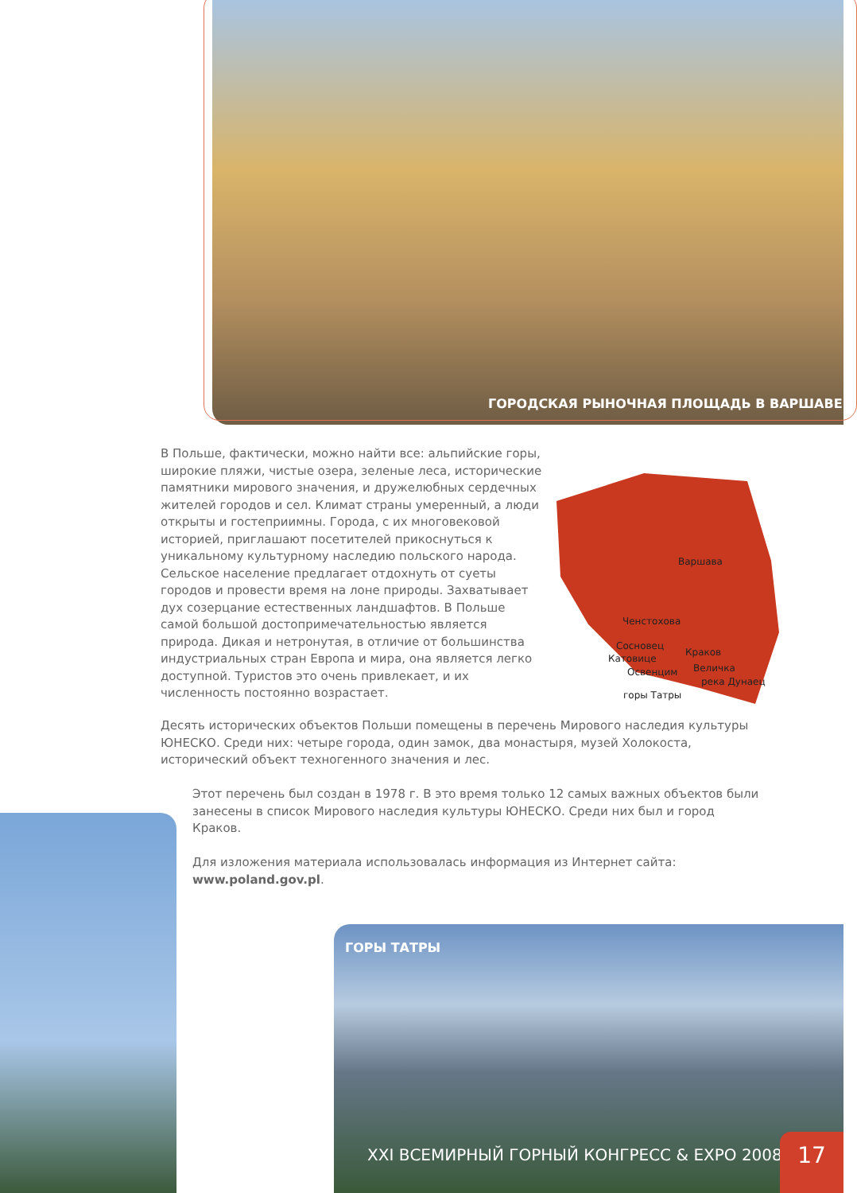ГОРОДСКАЯ РЫНОЧНАЯ ПЛОЩАДЬ В ВАРШАВЕ
В Польше, фактически, можно найти все: альпийские горы, широкие пляжи, чистые озера, зеленые леса, исторические памятники мирового значения, и дружелюбных сердечных жителей городов и сел. Климат страны умеренный, а люди открыты и гостеприимны. Города, с их многовековой историей, приглашают посетителей прикоснуться к уникальному культурному наследию польского народа. Сельское население предлагает отдохнуть от суеты городов и провести время на лоне природы. Захватывает дух созерцание естественных ландшафтов. В Польше самой большой достопримечательностью является природа. Дикая и нетронутая, в отличие от большинства индустриальных стран Европа и мира, она является легко доступной. Туристов это очень привлекает, и их численность постоянно возрастает.
Варшава
Ченстохова
Сосновец
Катовице
Освенцим
Краков
Величка
река Дунаец
горы Татры
Десять исторических объектов Польши помещены в перечень Мирового наследия культуры ЮНЕСКО. Среди них: четыре города, один замок, два монастыря, музей Холокоста, исторический объект техногенного значения и лес.
Этот перечень был создан в 1978 г. В это время только 12 самых важных объектов были занесены в список Мирового наследия культуры ЮНЕСКО. Среди них был и город Краков.
Для изложения материала использовалась информация из Интернет сайта: www.poland.gov.pl.
ГОРЫ ТАТРЫ
XXI ВСЕМИРНЫЙ ГОРНЫЙ КОНГРЕСС & EXPO 2008
17